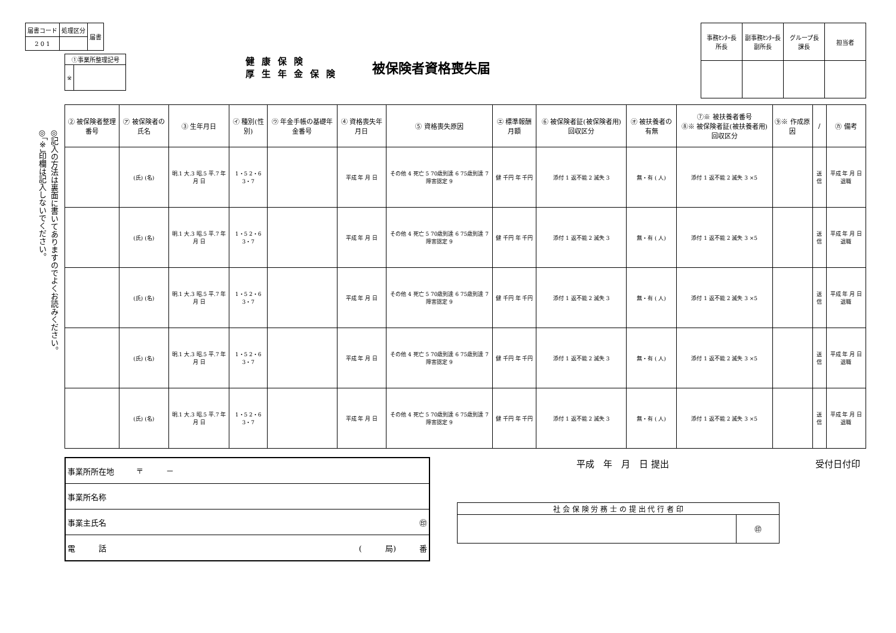◎記入の方法は裏面に書いてありますのでよくお読みください。
◎「※」印欄は記入しないでください。
| 届書コード | 処理区分 | 届書 |
| 2 0 1 | | |
| ①事業所整理記号 | |
| ※ | |
健康保険
厚生年金保険
被保険者資格喪失届
| 事務ｾﾝﾀｰ長 所長 | 副事務ｾﾝﾀｰ長 副所長 | グループ長 課長 | 担当者 |
| ② 被保険者整理番号 | ㋐ 被保険者の氏名 | ③ 生年月日 | ㋑ 種別(性別) | ㋒ 年金手帳の基礎年金番号 | ④ 資格喪失年月日 | ⑤ 資格喪失原因 | ㋓ 標準報酬月額 | ⑥ 被保険者証(被保険者用)回収区分 | ㋔ 被扶養者の有無 | ⑦※ 被扶養者番号 ⑧※ 被保険者証(被扶養者用)回収区分 | ⑨※ 作成原因 | / | ㋕ 備考 |
| --- | --- | --- | --- | --- | --- | --- | --- | --- | --- | --- | --- | --- | --- |
| | (氏) (名) | 明.1 大.3 昭.5 平.7 年 月 日 | 1・5 2・6 3・7 | | 平成 年 月 日 | その他 4 死亡 5 70歳到達 6 75歳到達 7 障害認定 9 | 健 千円 年 千円 | 添付 1 返不能 2 滅失 3 | 無・有 ( 人) | 添付 1 返不能 2 滅失 3 ×5 | | 送信 | 平成 年 月 日退職 |
| | (氏) (名) | 明.1 大.3 昭.5 平.7 年 月 日 | 1・5 2・6 3・7 | | 平成 年 月 日 | その他 4 死亡 5 70歳到達 6 75歳到達 7 障害認定 9 | 健 千円 年 千円 | 添付 1 返不能 2 滅失 3 | 無・有 ( 人) | 添付 1 返不能 2 滅失 3 ×5 | | 送信 | 平成 年 月 日退職 |
| | (氏) (名) | 明.1 大.3 昭.5 平.7 年 月 日 | 1・5 2・6 3・7 | | 平成 年 月 日 | その他 4 死亡 5 70歳到達 6 75歳到達 7 障害認定 9 | 健 千円 年 千円 | 添付 1 返不能 2 滅失 3 | 無・有 ( 人) | 添付 1 返不能 2 滅失 3 ×5 | | 送信 | 平成 年 月 日退職 |
| | (氏) (名) | 明.1 大.3 昭.5 平.7 年 月 日 | 1・5 2・6 3・7 | | 平成 年 月 日 | その他 4 死亡 5 70歳到達 6 75歳到達 7 障害認定 9 | 健 千円 年 千円 | 添付 1 返不能 2 滅失 3 | 無・有 ( 人) | 添付 1 返不能 2 滅失 3 ×5 | | 送信 | 平成 年 月 日退職 |
| | (氏) (名) | 明.1 大.3 昭.5 平.7 年 月 日 | 1・5 2・6 3・7 | | 平成 年 月 日 | その他 4 死亡 5 70歳到達 6 75歳到達 7 障害認定 9 | 健 千円 年 千円 | 添付 1 返不能 2 滅失 3 | 無・有 ( 人) | 添付 1 返不能 2 滅失 3 ×5 | | 送信 | 平成 年 月 日退職 |
| 事業所所在地 | 〒 － |
| 事業所名称 | |
| 事業主氏名 | ㊞ |
| 電 話 | ( 局) 番 |
平成　年　月　日 提出 受付日付印
| 社 会 保 険 労 務 士 の 提 出 代 行 者 印 | |
| | ㊞ |